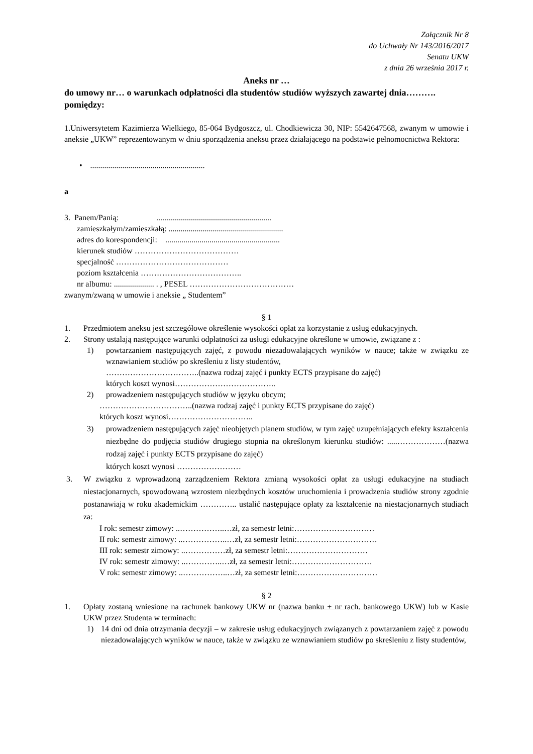Załącznik Nr 8
do Uchwały Nr 143/2016/2017
Senatu UKW
z dnia 26 września 2017 r.
Aneks nr …
do umowy nr… o warunkach odpłatności dla studentów studiów wyższych zawartej dnia………. pomiędzy:
1.Uniwersytetem Kazimierza Wielkiego, 85-064 Bydgoszcz, ul. Chodkiewicza 30, NIP: 5542647568, zwanym w umowie i aneksie „UKW” reprezentowanym w dniu sporządzenia aneksu przez działającego na podstawie pełnomocnictwa Rektora:
• .........................................................
a
3. Panem/Panią: .........................................................
zamieszkałym/zamieszkałą: .........................................................
adres do korespondencji: .........................................................
kierunek studiów …………………………………
specjalność ……………………………………
poziom kształcenia ………………………………..
nr albumu: .................... . , PESEL …………………………………
zwanym/zwaną w umowie i aneksie „ Studentem”
§ 1
1. Przedmiotem aneksu jest szczegółowe określenie wysokości opłat za korzystanie z usług edukacyjnych.
2. Strony ustalają następujące warunki odpłatności za usługi edukacyjne określone w umowie, związane z :
1) powtarzaniem następujących zajęć, z powodu niezadowalających wyników w nauce; także w związku ze wznawianiem studiów po skreśleniu z listy studentów,
……………………………..(nazwa rodzaj zajęć i punkty ECTS przypisane do zajęć)
których koszt wynosi………………………………..
2) prowadzeniem następujących studiów w języku obcym;
……………………………..(nazwa rodzaj zajęć i punkty ECTS przypisane do zajęć)
których koszt wynosi…………………………..
3) prowadzeniem następujących zajęć nieobjętych planem studiów, w tym zajęć uzupełniających efekty kształcenia niezbędne do podjęcia studiów drugiego stopnia na określonym kierunku studiów: .....………………(nazwa rodzaj zajęć i punkty ECTS przypisane do zajęć)
których koszt wynosi ……………………
3. W związku z wprowadzoną zarządzeniem Rektora zmianą wysokości opłat za usługi edukacyjne na studiach niestacjonarnych, spowodowaną wzrostem niezbędnych kosztów uruchomienia i prowadzenia studiów strony zgodnie postanawiają w roku akademickim ………….. ustalić następujące opłaty za kształcenie na niestacjonarnych studiach za:
I rok: semestr zimowy: ..……………..…zł, za semestr letni:…………………………
II rok: semestr zimowy: ..……………..…zł, za semestr letni:…………………………
III rok: semestr zimowy: ..……………zł, za semestr letni:…………………………
IV rok: semestr zimowy: ..…………..…zł, za semestr letni:…………………………
V rok: semestr zimowy: ..……………..…zł, za semestr letni:…………………………
§ 2
1. Opłaty zostaną wniesione na rachunek bankowy UKW nr (nazwa banku + nr rach. bankowego UKW) lub w Kasie UKW przez Studenta w terminach:
1) 14 dni od dnia otrzymania decyzji – w zakresie usług edukacyjnych związanych z powtarzaniem zajęć z powodu niezadowalających wyników w nauce, także w związku ze wznawianiem studiów po skreśleniu z listy studentów,